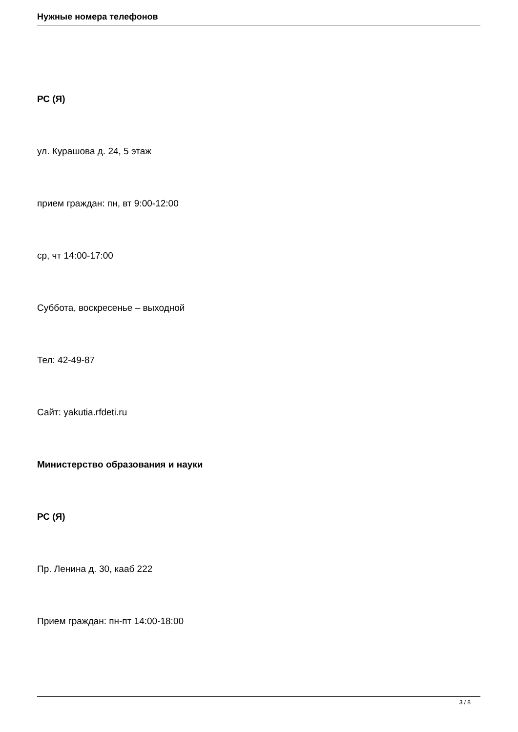Нужные номера телефонов
РС (Я)
ул. Курашова д. 24, 5 этаж
прием граждан: пн, вт 9:00-12:00
ср, чт 14:00-17:00
Суббота, воскресенье – выходной
Тел: 42-49-87
Сайт: yakutia.rfdeti.ru
Министерство образования и науки
РС (Я)
Пр. Ленина д. 30, кааб 222
Прием граждан: пн-пт 14:00-18:00
3 / 8